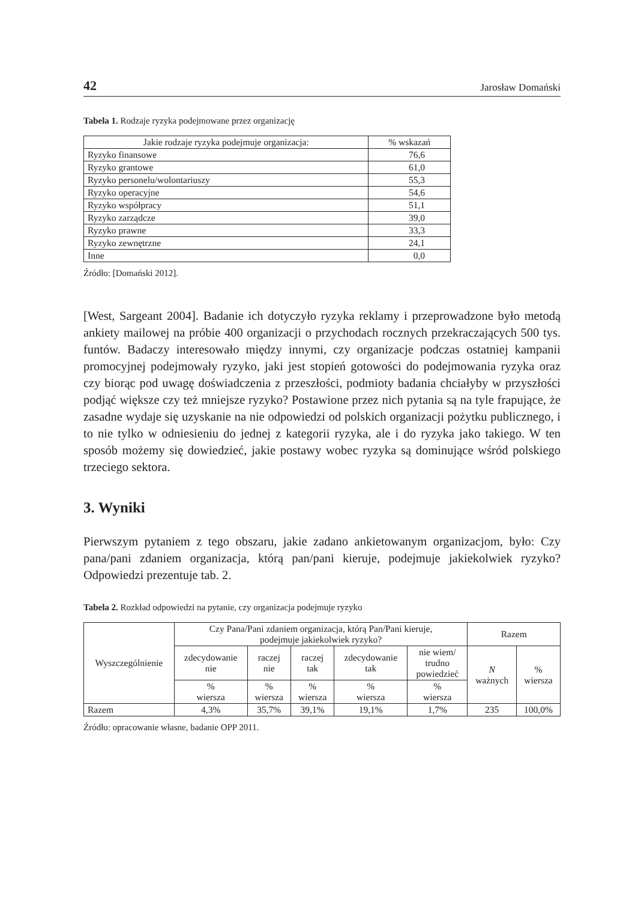42 Jarosław Domański
Tabela 1. Rodzaje ryzyka podejmowane przez organizację
| Jakie rodzaje ryzyka podejmuje organizacja: | % wskazań |
| --- | --- |
| Ryzyko finansowe | 76,6 |
| Ryzyko grantowe | 61,0 |
| Ryzyko personelu/wolontariuszy | 55,3 |
| Ryzyko operacyjne | 54,6 |
| Ryzyko współpracy | 51,1 |
| Ryzyko zarządcze | 39,0 |
| Ryzyko prawne | 33,3 |
| Ryzyko zewnętrzne | 24,1 |
| Inne | 0,0 |
Źródło: [Domański 2012].
[West, Sargeant 2004]. Badanie ich dotyczyło ryzyka reklamy i przeprowadzone było metodą ankiety mailowej na próbie 400 organizacji o przychodach rocznych przekraczających 500 tys. funtów. Badaczy interesowało między innymi, czy organizacje podczas ostatniej kampanii promocyjnej podejmowały ryzyko, jaki jest stopień gotowości do podejmowania ryzyka oraz czy biorąc pod uwagę doświadczenia z przeszłości, podmioty badania chciałyby w przyszłości podjąć większe czy też mniejsze ryzyko? Postawione przez nich pytania są na tyle frapujące, że zasadne wydaje się uzyskanie na nie odpowiedzi od polskich organizacji pożytku publicznego, i to nie tylko w odniesieniu do jednej z kategorii ryzyka, ale i do ryzyka jako takiego. W ten sposób możemy się dowiedzieć, jakie postawy wobec ryzyka są dominujące wśród polskiego trzeciego sektora.
3. Wyniki
Pierwszym pytaniem z tego obszaru, jakie zadano ankietowanym organizacjom, było: Czy pana/pani zdaniem organizacja, którą pan/pani kieruje, podejmuje jakiekolwiek ryzyko? Odpowiedzi prezentuje tab. 2.
Tabela 2. Rozkład odpowiedzi na pytanie, czy organizacja podejmuje ryzyko
| Wyszczególnienie | Czy Pana/Pani zdaniem organizacja, którą Pan/Pani kieruje, podejmuje jakiekolwiek ryzyko? | | | | | Razem | |
| --- | --- | --- | --- | --- | --- | --- | --- |
| | zdecydowanie nie | raczej nie | raczej tak | zdecydowanie tak | nie wiem/ trudno powiedzieć | N ważnych | % wiersza |
| | % wiersza | % wiersza | % wiersza | % wiersza | % wiersza | | |
| Razem | 4,3% | 35,7% | 39,1% | 19,1% | 1,7% | 235 | 100,0% |
Źródło: opracowanie własne, badanie OPP 2011.